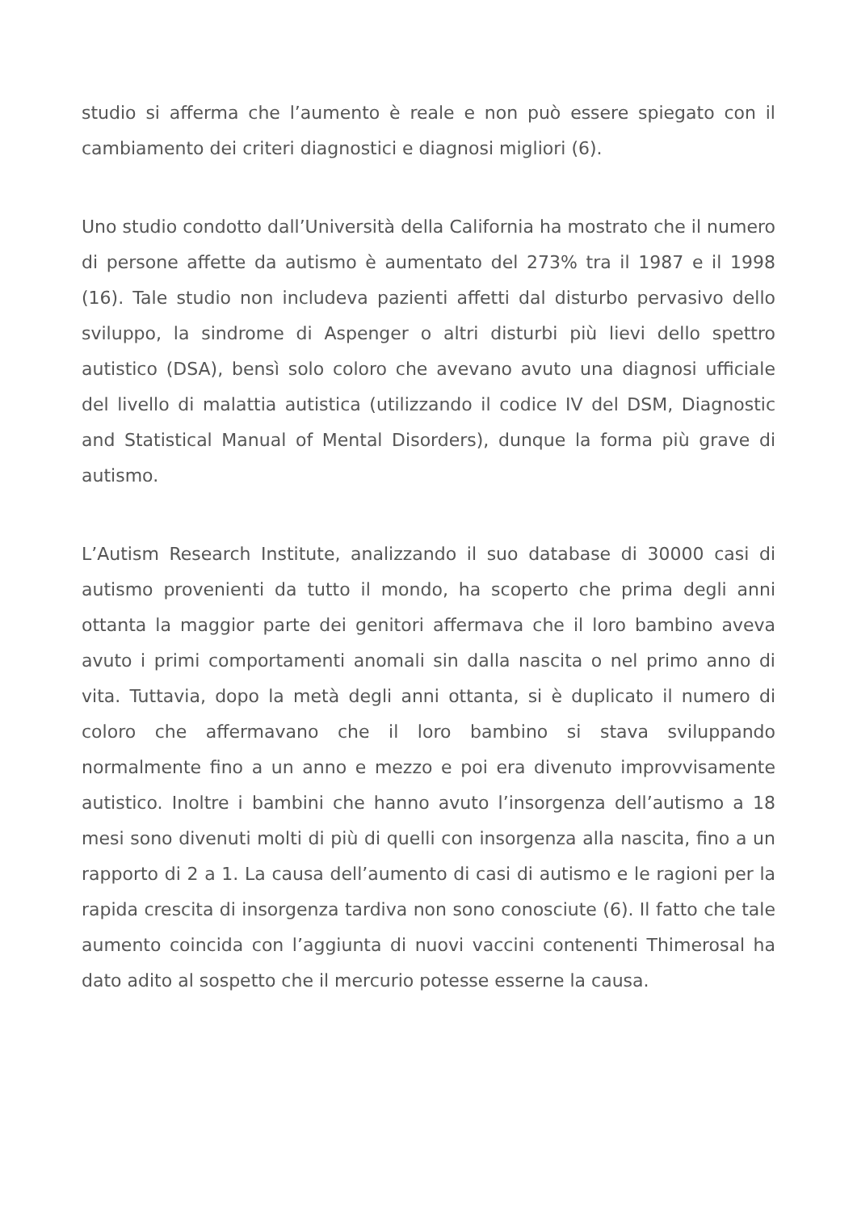studio si afferma che l’aumento è reale e non può essere spiegato con il cambiamento dei criteri diagnostici e diagnosi migliori (6).
Uno studio condotto dall’Università della California ha mostrato che il numero di persone affette da autismo è aumentato del 273% tra il 1987 e il 1998 (16). Tale studio non includeva pazienti affetti dal disturbo pervasivo dello sviluppo, la sindrome di Aspenger o altri disturbi più lievi dello spettro autistico (DSA), bensì solo coloro che avevano avuto una diagnosi ufficiale del livello di malattia autistica (utilizzando il codice IV del DSM, Diagnostic and Statistical Manual of Mental Disorders), dunque la forma più grave di autismo.
L’Autism Research Institute, analizzando il suo database di 30000 casi di autismo provenienti da tutto il mondo, ha scoperto che prima degli anni ottanta la maggior parte dei genitori affermava che il loro bambino aveva avuto i primi comportamenti anomali sin dalla nascita o nel primo anno di vita. Tuttavia, dopo la metà degli anni ottanta, si è duplicato il numero di coloro che affermavano che il loro bambino si stava sviluppando normalmente fino a un anno e mezzo e poi era divenuto improvvisamente autistico. Inoltre i bambini che hanno avuto l’insorgenza dell’autismo a 18 mesi sono divenuti molti di più di quelli con insorgenza alla nascita, fino a un rapporto di 2 a 1. La causa dell’aumento di casi di autismo e le ragioni per la rapida crescita di insorgenza tardiva non sono conosciute (6). Il fatto che tale aumento coincida con l’aggiunta di nuovi vaccini contenenti Thimerosal ha dato adito al sospetto che il mercurio potesse esserne la causa.